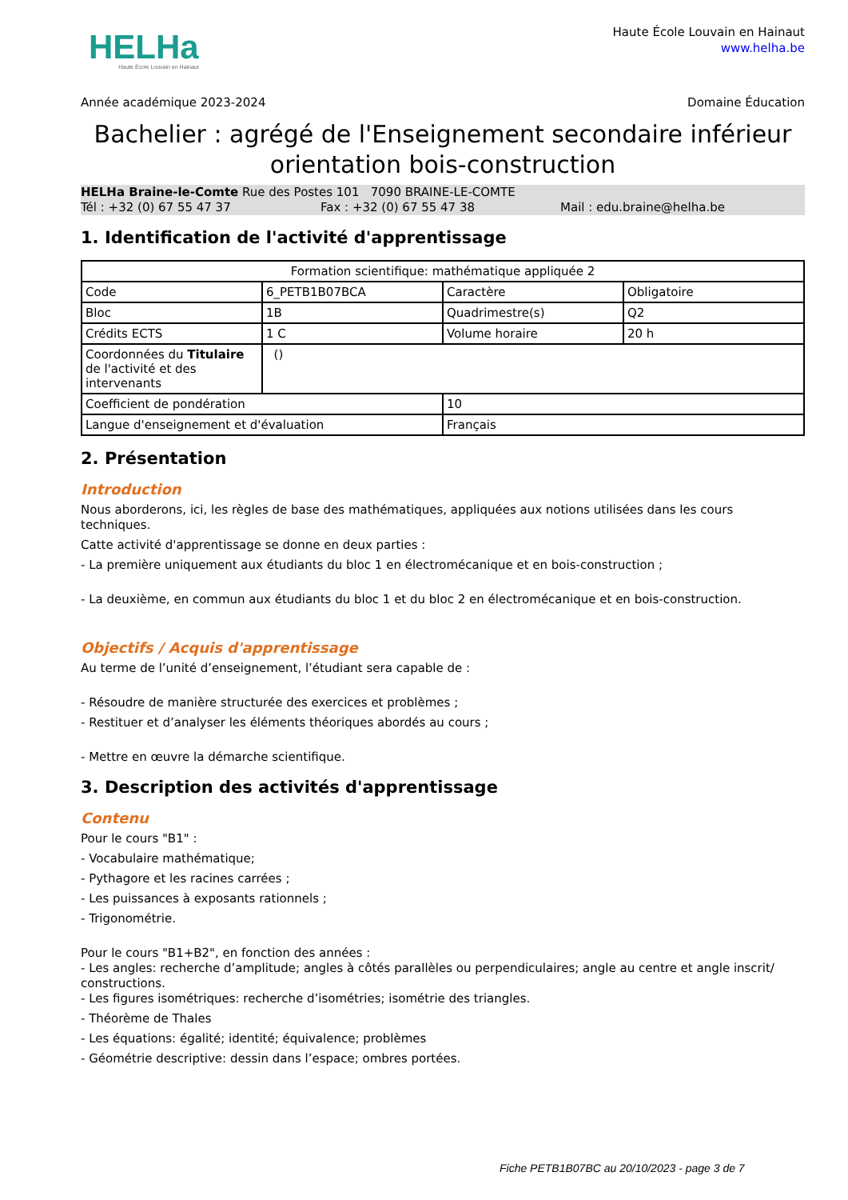HELHa
Haute École Louvain en Hainaut
Haute École Louvain en Hainaut
www.helha.be
Année académique 2023-2024 Domaine Éducation
Bachelier : agrégé de l'Enseignement secondaire inférieur orientation bois-construction
HELHa Braine-le-Comte Rue des Postes 101 7090 BRAINE-LE-COMTE
Tél : +32 (0) 67 55 47 37 Fax : +32 (0) 67 55 47 38 Mail : edu.braine@helha.be
1. Identification de l'activité d'apprentissage
| Formation scientifique: mathématique appliquée 2 | | | |
| Code | 6_PETB1B07BCA | Caractère | Obligatoire |
| Bloc | 1B | Quadrimestre(s) | Q2 |
| Crédits ECTS | 1 C | Volume horaire | 20 h |
| Coordonnées du Titulaire de l'activité et des intervenants | () | | |
| Coefficient de pondération | | 10 | |
| Langue d'enseignement et d'évaluation | | Français | |
2. Présentation
Introduction
Nous aborderons, ici, les règles de base des mathématiques, appliquées aux notions utilisées dans les cours techniques.
Catte activité d'apprentissage se donne en deux parties :
- La première uniquement aux étudiants du bloc 1 en électromécanique et en bois-construction ;
- La deuxième, en commun aux étudiants du bloc 1 et du bloc 2 en électromécanique et en bois-construction.
Objectifs / Acquis d'apprentissage
Au terme de l’unité d’enseignement, l’étudiant sera capable de :
- Résoudre de manière structurée des exercices et problèmes ;
- Restituer et d’analyser les éléments théoriques abordés au cours ;
- Mettre en œuvre la démarche scientifique.
3. Description des activités d'apprentissage
Contenu
Pour le cours "B1" :
- Vocabulaire mathématique;
- Pythagore et les racines carrées ;
- Les puissances à exposants rationnels ;
- Trigonométrie.
Pour le cours "B1+B2", en fonction des années :
- Les angles: recherche d’amplitude; angles à côtés parallèles ou perpendiculaires; angle au centre et angle inscrit/ constructions.
- Les figures isométriques: recherche d’isométries; isométrie des triangles.
- Théorème de Thales
- Les équations: égalité; identité; équivalence; problèmes
- Géométrie descriptive: dessin dans l’espace; ombres portées.
Fiche PETB1B07BC au 20/10/2023 - page 3 de 7